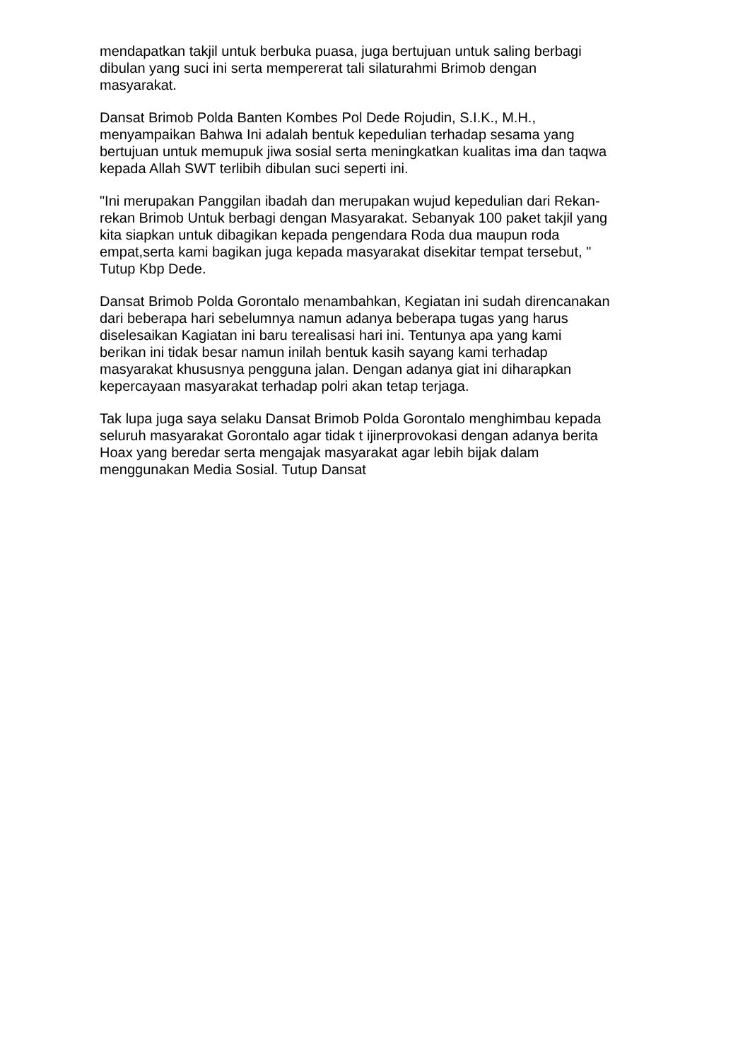mendapatkan takjil untuk berbuka puasa, juga bertujuan untuk saling berbagi
dibulan yang suci ini serta mempererat tali silaturahmi Brimob dengan
masyarakat.
Dansat Brimob Polda Banten Kombes Pol Dede Rojudin, S.I.K., M.H.,
menyampaikan Bahwa Ini adalah bentuk kepedulian terhadap sesama yang
bertujuan untuk memupuk jiwa sosial serta meningkatkan kualitas ima dan taqwa
kepada Allah SWT terlibih dibulan suci seperti ini.
"Ini merupakan Panggilan ibadah dan merupakan wujud kepedulian dari Rekan-
rekan Brimob Untuk berbagi dengan Masyarakat. Sebanyak 100 paket takjil yang
kita siapkan untuk dibagikan kepada pengendara Roda dua maupun roda
empat,serta kami bagikan juga kepada masyarakat disekitar tempat tersebut, "
Tutup Kbp Dede.
Dansat Brimob Polda Gorontalo menambahkan, Kegiatan ini sudah direncanakan
dari beberapa hari sebelumnya namun adanya beberapa tugas yang harus
diselesaikan Kagiatan ini baru terealisasi hari ini. Tentunya apa yang kami
berikan ini tidak besar namun inilah bentuk kasih sayang kami terhadap
masyarakat khususnya pengguna jalan. Dengan adanya giat ini diharapkan
kepercayaan masyarakat terhadap polri akan tetap terjaga.
Tak lupa juga saya selaku Dansat Brimob Polda Gorontalo menghimbau kepada
seluruh masyarakat Gorontalo agar tidak t ijinerprovokasi dengan adanya berita
Hoax yang beredar serta mengajak masyarakat agar lebih bijak dalam
menggunakan Media Sosial. Tutup Dansat